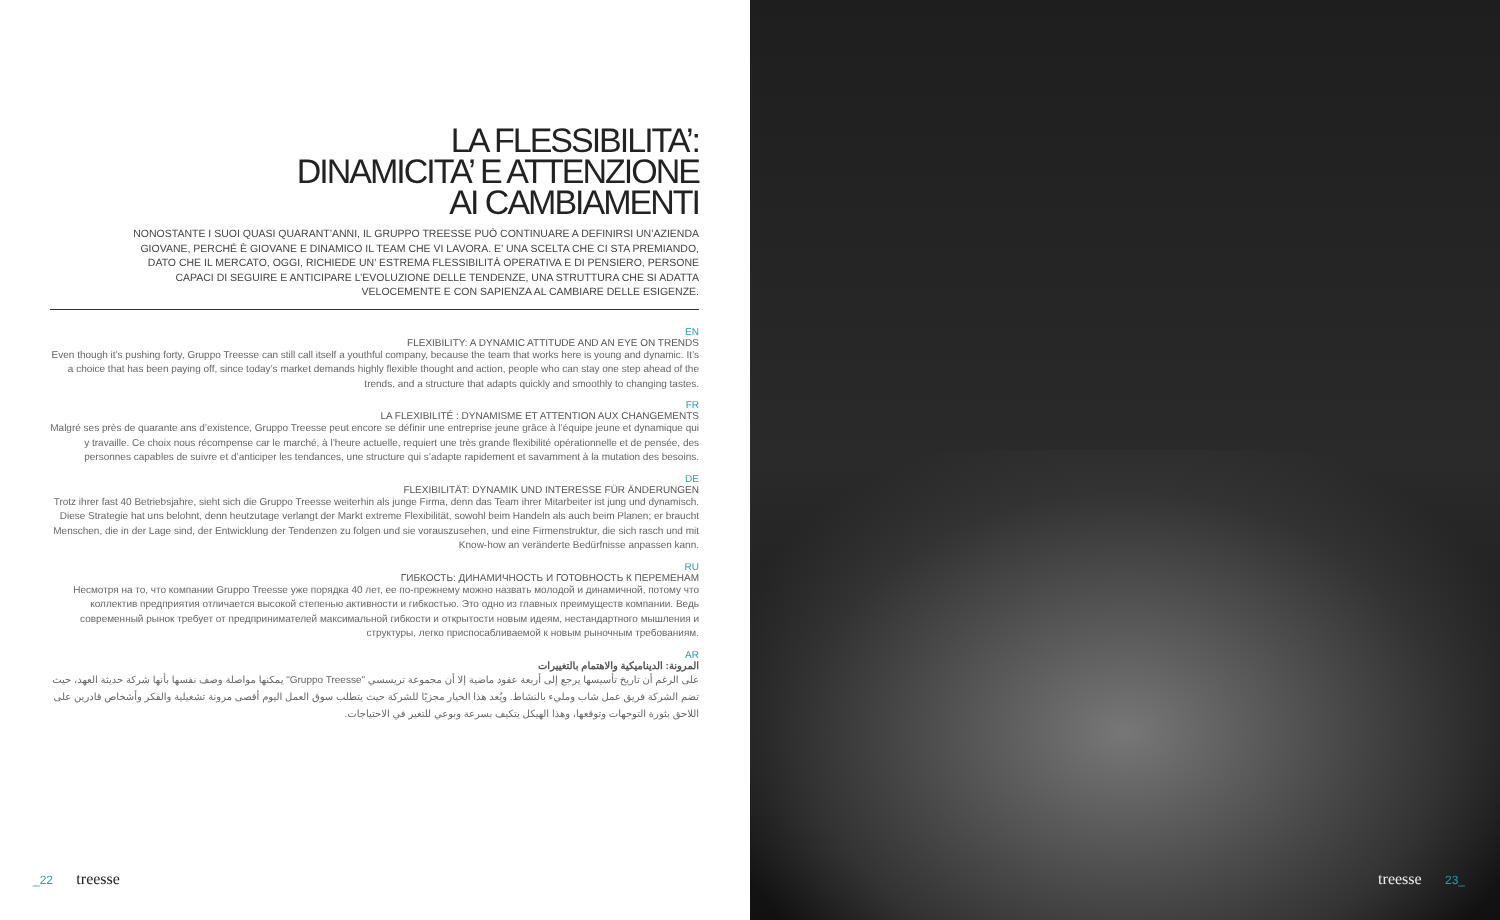LA FLESSIBILITA’:
DINAMICITA’ E ATTENZIONE
AI CAMBIAMENTI
NONOSTANTE I SUOI QUASI QUARANT’ANNI, IL GRUPPO TREESSE PUÒ CONTINUARE A DEFINIRSI UN’AZIENDA GIOVANE, PERCHÉ È GIOVANE E DINAMICO IL TEAM CHE VI LAVORA. E’ UNA SCELTA CHE CI STA PREMIANDO, DATO CHE IL MERCATO, OGGI, RICHIEDE UN’ ESTREMA FLESSIBILITÀ OPERATIVA E DI PENSIERO, PERSONE CAPACI DI SEGUIRE E ANTICIPARE L’EVOLUZIONE DELLE TENDENZE, UNA STRUTTURA CHE SI ADATTA VELOCEMENTE E CON SAPIENZA AL CAMBIARE DELLE ESIGENZE.
EN
FLEXIBILITY: A DYNAMIC ATTITUDE AND AN EYE ON TRENDS
Even though it’s pushing forty, Gruppo Treesse can still call itself a youthful company, because the team that works here is young and dynamic. It’s a choice that has been paying off, since today’s market demands highly flexible thought and action, people who can stay one step ahead of the trends, and a structure that adapts quickly and smoothly to changing tastes.
FR
LA FLEXIBILITÉ : DYNAMISME ET ATTENTION AUX CHANGEMENTS
Malgré ses près de quarante ans d’existence, Gruppo Treesse peut encore se définir une entreprise jeune grâce à l’équipe jeune et dynamique qui y travaille. Ce choix nous récompense car le marché, à l’heure actuelle, requiert une très grande flexibilité opérationnelle et de pensée, des personnes capables de suivre et d’anticiper les tendances, une structure qui s’adapte rapidement et savamment à la mutation des besoins.
DE
FLEXIBILITÄT: DYNAMIK UND INTERESSE FÜR ÄNDERUNGEN
Trotz ihrer fast 40 Betriebsjahre, sieht sich die Gruppo Treesse weiterhin als junge Firma, denn das Team ihrer Mitarbeiter ist jung und dynamisch. Diese Strategie hat uns belohnt, denn heutzutage verlangt der Markt extreme Flexibilität, sowohl beim Handeln als auch beim Planen; er braucht Menschen, die in der Lage sind, der Entwicklung der Tendenzen zu folgen und sie vorauszusehen, und eine Firmenstruktur, die sich rasch und mit Know-how an veränderte Bedürfnisse anpassen kann.
RU
ГИБКОСТЬ: ДИНАМИЧНОСТЬ И ГОТОВНОСТЬ К ПЕРЕМЕНАМ
Несмотря на то, что компании Gruppo Treesse уже порядка 40 лет, ее по-прежнему можно назвать молодой и динамичной, потому что коллектив предприятия отличается высокой степенью активности и гибкостью. Это одно из главных преимуществ компании. Ведь современный рынок требует от предпринимателей максимальной гибкости и открытости новым идеям, нестандартного мышления и структуры, легко приспосабливаемой к новым рыночным требованиям.
AR
المرونة: الديناميكية والاهتمام بالتغييرات
على الرغم أن تاريخ تأسيسها يرجع إلى أربعة عقود ماضية إلا أن مجموعة تريسسي "Gruppo Treesse" يمكنها مواصلة وصف نفسها بأنها شركة حديثة العهد، حيث تضم الشركة فريق عمل شاب ومليء بالنشاط. ويُعد هذا الخيار مجزيًا للشركة حيث يتطلب سوق العمل اليوم أقصى مرونة تشغيلية والفكر وأشخاص قادرين على اللاحق بثورة التوجهات وتوقعها، وهذا الهيكل يتكيف بسرعة وبوعي للتغير في الاحتياجات.
_22 treesse
treesse 23_